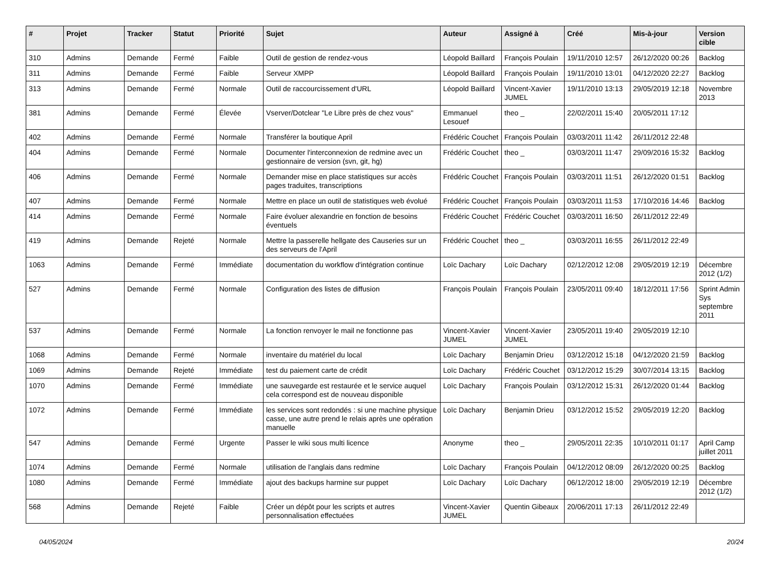| # | Projet | Tracker | Statut | Priorité | Sujet | Auteur | Assigné à | Créé | Mis-à-jour | Version cible |
| --- | --- | --- | --- | --- | --- | --- | --- | --- | --- | --- |
| 310 | Admins | Demande | Fermé | Faible | Outil de gestion de rendez-vous | Léopold Baillard | François Poulain | 19/11/2010 12:57 | 26/12/2020 00:26 | Backlog |
| 311 | Admins | Demande | Fermé | Faible | Serveur XMPP | Léopold Baillard | François Poulain | 19/11/2010 13:01 | 04/12/2020 22:27 | Backlog |
| 313 | Admins | Demande | Fermé | Normale | Outil de raccourcissement d'URL | Léopold Baillard | Vincent-Xavier JUMEL | 19/11/2010 13:13 | 29/05/2019 12:18 | Novembre 2013 |
| 381 | Admins | Demande | Fermé | Élevée | Vserver/Dotclear "Le Libre près de chez vous" | Emmanuel Lesouef | theo _ | 22/02/2011 15:40 | 20/05/2011 17:12 | |
| 402 | Admins | Demande | Fermé | Normale | Transférer la boutique April | Frédéric Couchet | François Poulain | 03/03/2011 11:42 | 26/11/2012 22:48 | |
| 404 | Admins | Demande | Fermé | Normale | Documenter l'interconnexion de redmine avec un gestionnaire de version (svn, git, hg) | Frédéric Couchet | theo _ | 03/03/2011 11:47 | 29/09/2016 15:32 | Backlog |
| 406 | Admins | Demande | Fermé | Normale | Demander mise en place statistiques sur accès pages traduites, transcriptions | Frédéric Couchet | François Poulain | 03/03/2011 11:51 | 26/12/2020 01:51 | Backlog |
| 407 | Admins | Demande | Fermé | Normale | Mettre en place un outil de statistiques web évolué | Frédéric Couchet | François Poulain | 03/03/2011 11:53 | 17/10/2016 14:46 | Backlog |
| 414 | Admins | Demande | Fermé | Normale | Faire évoluer alexandrie en fonction de besoins éventuels | Frédéric Couchet | Frédéric Couchet | 03/03/2011 16:50 | 26/11/2012 22:49 | |
| 419 | Admins | Demande | Rejeté | Normale | Mettre la passerelle hellgate des Causeries sur un des serveurs de l'April | Frédéric Couchet | theo _ | 03/03/2011 16:55 | 26/11/2012 22:49 | |
| 1063 | Admins | Demande | Fermé | Immédiate | documentation du workflow d'intégration continue | Loïc Dachary | Loïc Dachary | 02/12/2012 12:08 | 29/05/2019 12:19 | Décembre 2012 (1/2) |
| 527 | Admins | Demande | Fermé | Normale | Configuration des listes de diffusion | François Poulain | François Poulain | 23/05/2011 09:40 | 18/12/2011 17:56 | Sprint Admin Sys septembre 2011 |
| 537 | Admins | Demande | Fermé | Normale | La fonction renvoyer le mail ne fonctionne pas | Vincent-Xavier JUMEL | Vincent-Xavier JUMEL | 23/05/2011 19:40 | 29/05/2019 12:10 | |
| 1068 | Admins | Demande | Fermé | Normale | inventaire du matériel du local | Loïc Dachary | Benjamin Drieu | 03/12/2012 15:18 | 04/12/2020 21:59 | Backlog |
| 1069 | Admins | Demande | Rejeté | Immédiate | test du paiement carte de crédit | Loïc Dachary | Frédéric Couchet | 03/12/2012 15:29 | 30/07/2014 13:15 | Backlog |
| 1070 | Admins | Demande | Fermé | Immédiate | une sauvegarde est restaurée et le service auquel cela correspond est de nouveau disponible | Loïc Dachary | François Poulain | 03/12/2012 15:31 | 26/12/2020 01:44 | Backlog |
| 1072 | Admins | Demande | Fermé | Immédiate | les services sont redondés : si une machine physique casse, une autre prend le relais après une opération manuelle | Loïc Dachary | Benjamin Drieu | 03/12/2012 15:52 | 29/05/2019 12:20 | Backlog |
| 547 | Admins | Demande | Fermé | Urgente | Passer le wiki sous multi licence | Anonyme | theo _ | 29/05/2011 22:35 | 10/10/2011 01:17 | April Camp juillet 2011 |
| 1074 | Admins | Demande | Fermé | Normale | utilisation de l'anglais dans redmine | Loïc Dachary | François Poulain | 04/12/2012 08:09 | 26/12/2020 00:25 | Backlog |
| 1080 | Admins | Demande | Fermé | Immédiate | ajout des backups harmine sur puppet | Loïc Dachary | Loïc Dachary | 06/12/2012 18:00 | 29/05/2019 12:19 | Décembre 2012 (1/2) |
| 568 | Admins | Demande | Rejeté | Faible | Créer un dépôt pour les scripts et autres personnalisation effectuées | Vincent-Xavier JUMEL | Quentin Gibeaux | 20/06/2011 17:13 | 26/11/2012 22:49 | |
04/05/2024 20/24